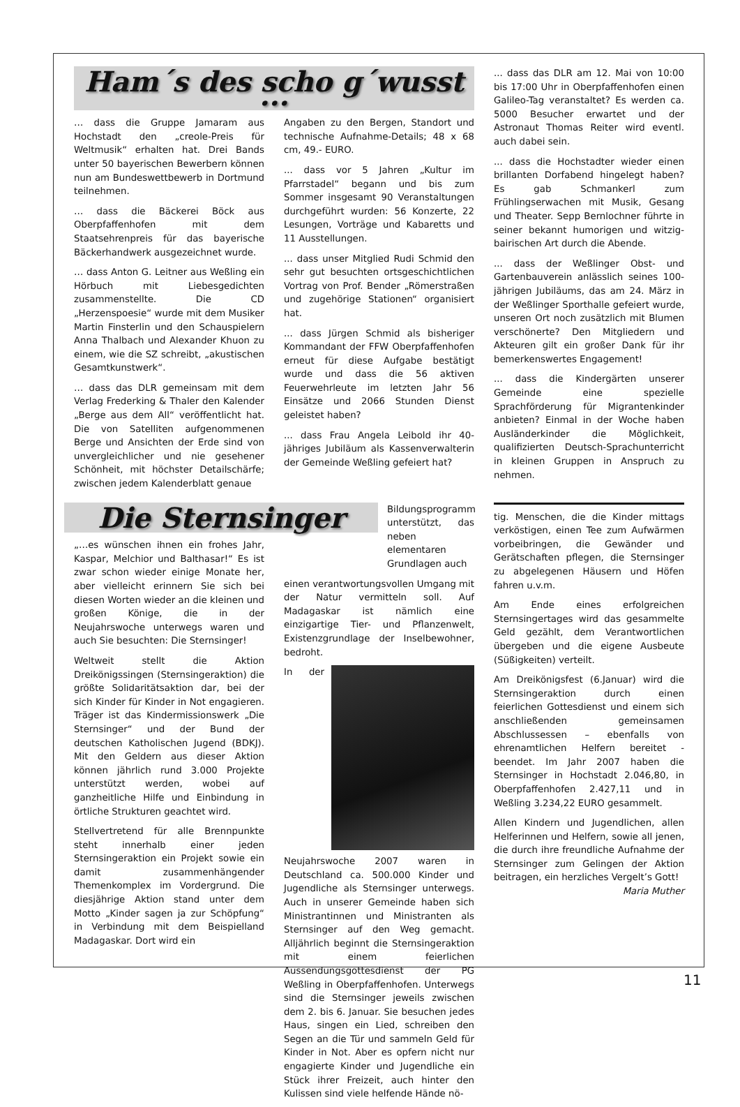Ham´s des scho g´wusst ...
… dass die Gruppe Jamaram aus Hochstadt den „creole-Preis für Weltmusik“ erhalten hat. Drei Bands unter 50 bayerischen Bewerbern können nun am Bundeswettbewerb in Dortmund teilnehmen.
… dass die Bäckerei Böck aus Oberpfaffenhofen mit dem Staatsehrenpreis für das bayerische Bäckerhandwerk ausgezeichnet wurde.
… dass Anton G. Leitner aus Weßling ein Hörbuch mit Liebesgedichten zusammenstellte. Die CD „Herzenspoesie“ wurde mit dem Musiker Martin Finsterlin und den Schauspielern Anna Thalbach und Alexander Khuon zu einem, wie die SZ schreibt, „akustischen Gesamtkunstwerk“.
… dass das DLR gemeinsam mit dem Verlag Frederking & Thaler den Kalender „Berge aus dem All“ veröffentlicht hat. Die von Satelliten aufgenommenen Berge und Ansichten der Erde sind von unvergleichlicher und nie gesehener Schönheit, mit höchster Detailschärfe; zwischen jedem Kalenderblatt genaue
Angaben zu den Bergen, Standort und technische Aufnahme-Details; 48 x 68 cm, 49.- EURO.
... dass vor 5 Jahren „Kultur im Pfarrstadel“ begann und bis zum Sommer insgesamt 90 Veranstaltungen durchgeführt wurden: 56 Konzerte, 22 Lesungen, Vorträge und Kabaretts und 11 Ausstellungen.
... dass unser Mitglied Rudi Schmid den sehr gut besuchten ortsgeschichtlichen Vortrag von Prof. Bender „Römerstraßen und zugehörige Stationen“ organisiert hat.
... dass Jürgen Schmid als bisheriger Kommandant der FFW Oberpfaffenhofen erneut für diese Aufgabe bestätigt wurde und dass die 56 aktiven Feuerwehrleute im letzten Jahr 56 Einsätze und 2066 Stunden Dienst geleistet haben?
... dass Frau Angela Leibold ihr 40-jähriges Jubiläum als Kassenverwalterin der Gemeinde Weßling gefeiert hat?
... dass das DLR am 12. Mai von 10:00 bis 17:00 Uhr in Oberpfaffenhofen einen Galileo-Tag veranstaltet? Es werden ca. 5000 Besucher erwartet und der Astronaut Thomas Reiter wird eventl. auch dabei sein.
... dass die Hochstadter wieder einen brillanten Dorfabend hingelegt haben? Es gab Schmankerl zum Frühlingserwachen mit Musik, Gesang und Theater. Sepp Bernlochner führte in seiner bekannt humorigen und witzig-bairischen Art durch die Abende.
... dass der Weßlinger Obst- und Gartenbauverein anlässlich seines 100-jährigen Jubiläums, das am 24. März in der Weßlinger Sporthalle gefeiert wurde, unseren Ort noch zusätzlich mit Blumen verschönerte? Den Mitgliedern und Akteuren gilt ein großer Dank für ihr bemerkenswertes Engagement!
... dass die Kindergärten unserer Gemeinde eine spezielle Sprachförderung für Migrantenkinder anbieten? Einmal in der Woche haben Ausländerkinder die Möglichkeit, qualifizierten Deutsch-Sprachunterricht in kleinen Gruppen in Anspruch zu nehmen.
Die Sternsinger
„…es wünschen ihnen ein frohes Jahr, Kaspar, Melchior und Balthasar!“ Es ist zwar schon wieder einige Monate her, aber vielleicht erinnern Sie sich bei diesen Worten wieder an die kleinen und großen Könige, die in der Neujahrswoche unterwegs waren und auch Sie besuchten: Die Sternsinger!
Weltweit stellt die Aktion Dreikönigssingen (Sternsingeraktion) die größte Solidaritätsaktion dar, bei der sich Kinder für Kinder in Not engagieren. Träger ist das Kindermissionswerk „Die Sternsinger“ und der Bund der deutschen Katholischen Jugend (BDKJ). Mit den Geldern aus dieser Aktion können jährlich rund 3.000 Projekte unterstützt werden, wobei auf ganzheitliche Hilfe und Einbindung in örtliche Strukturen geachtet wird.
Stellvertretend für alle Brennpunkte steht innerhalb einer jeden Sternsingeraktion ein Projekt sowie ein damit zusammenhängender Themenkomplex im Vordergrund. Die diesjährige Aktion stand unter dem Motto „Kinder sagen ja zur Schöpfung“ in Verbindung mit dem Beispielland Madagaskar. Dort wird ein
Bildungsprogramm unterstützt, das neben elementaren Grundlagen auch
einen verantwortungsvollen Umgang mit der Natur vermitteln soll. Auf Madagaskar ist nämlich eine einzigartige Tier- und Pflanzenwelt, Existenzgrundlage der Inselbewohner, bedroht.
In der Neujahrswoche 2007 waren in Deutschland ca. 500.000 Kinder und Jugendliche als Sternsinger unterwegs. Auch in unserer Gemeinde haben sich Ministrantinnen und Ministranten als Sternsinger auf den Weg gemacht. Alljährlich beginnt die Sternsingeraktion mit einem feierlichen Aussendungsgottesdienst der PG Weßling in Oberpfaffenhofen. Unterwegs sind die Sternsinger jeweils zwischen dem 2. bis 6. Januar. Sie besuchen jedes Haus, singen ein Lied, schreiben den Segen an die Tür und sammeln Geld für Kinder in Not. Aber es opfern nicht nur engagierte Kinder und Jugendliche ein Stück ihrer Freizeit, auch hinter den Kulissen sind viele helfende Hände nö-
tig. Menschen, die die Kinder mittags verköstigen, einen Tee zum Aufwärmen vorbeibringen, die Gewänder und Gerätschaften pflegen, die Sternsinger zu abgelegenen Häusern und Höfen fahren u.v.m.
Am Ende eines erfolgreichen Sternsingertages wird das gesammelte Geld gezählt, dem Verantwortlichen übergeben und die eigene Ausbeute (Süßigkeiten) verteilt.
Am Dreikönigsfest (6.Januar) wird die Sternsingeraktion durch einen feierlichen Gottesdienst und einem sich anschließenden gemeinsamen Abschlussessen – ebenfalls von ehrenamtlichen Helfern bereitet - beendet. Im Jahr 2007 haben die Sternsinger in Hochstadt 2.046,80, in Oberpfaffenhofen 2.427,11 und in Weßling 3.234,22 EURO gesammelt.
Allen Kindern und Jugendlichen, allen Helferinnen und Helfern, sowie all jenen, die durch ihre freundliche Aufnahme der Sternsinger zum Gelingen der Aktion beitragen, ein herzliches Vergelt’s Gott! Maria Muther
11